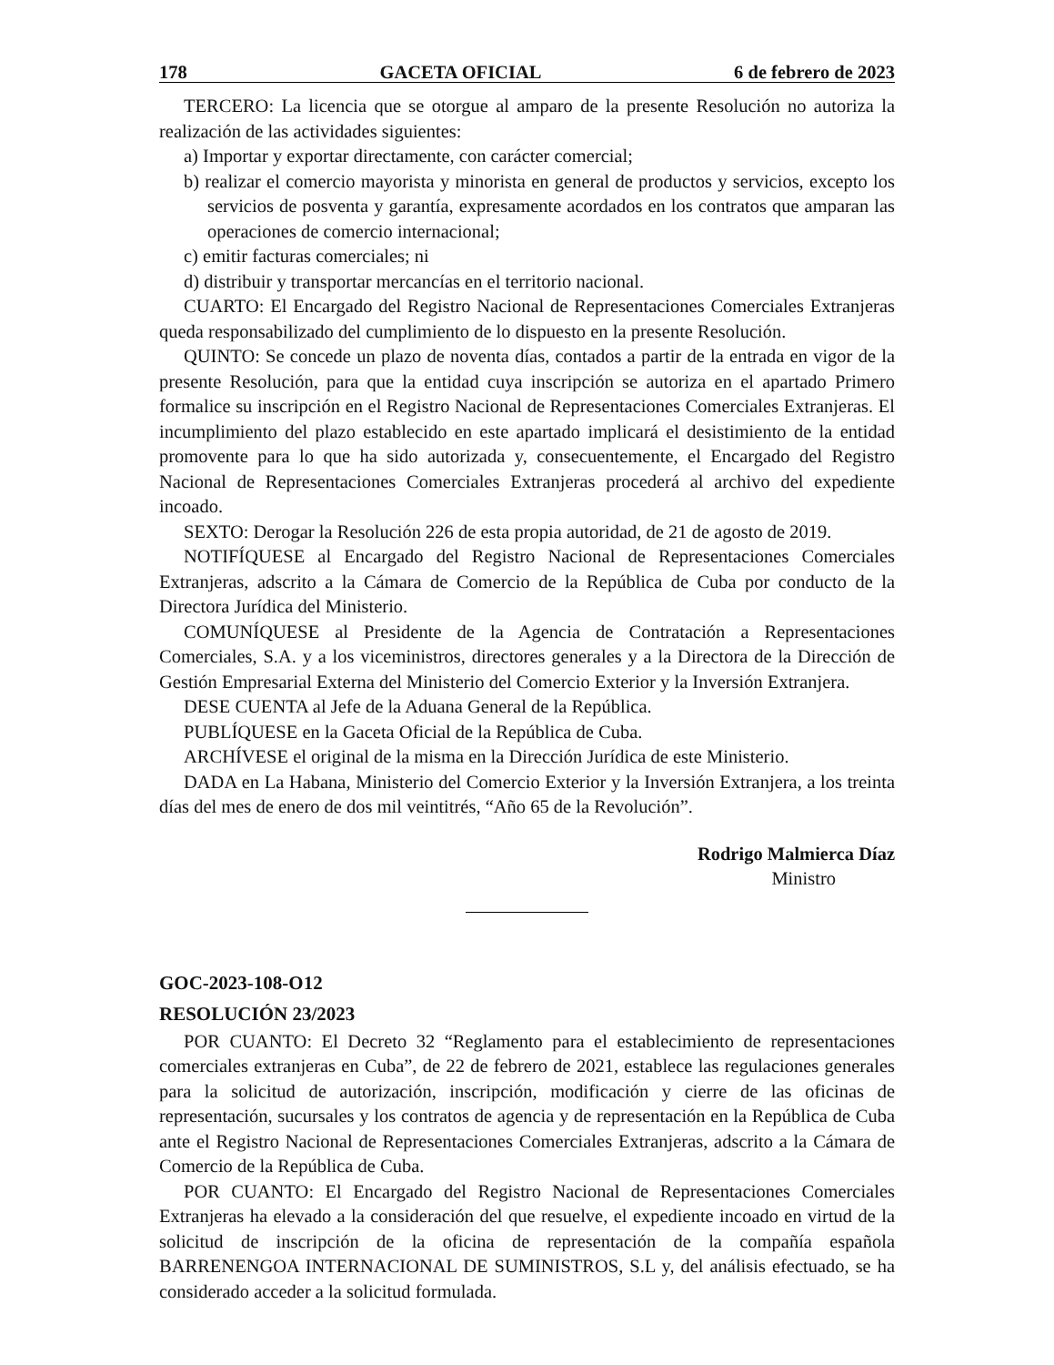178 GACETA OFICIAL 6 de febrero de 2023
TERCERO: La licencia que se otorgue al amparo de la presente Resolución no autoriza la realización de las actividades siguientes:
a) Importar y exportar directamente, con carácter comercial;
b) realizar el comercio mayorista y minorista en general de productos y servicios, excepto los servicios de posventa y garantía, expresamente acordados en los contratos que amparan las operaciones de comercio internacional;
c) emitir facturas comerciales; ni
d) distribuir y transportar mercancías en el territorio nacional.
CUARTO: El Encargado del Registro Nacional de Representaciones Comerciales Extranjeras queda responsabilizado del cumplimiento de lo dispuesto en la presente Resolución.
QUINTO: Se concede un plazo de noventa días, contados a partir de la entrada en vigor de la presente Resolución, para que la entidad cuya inscripción se autoriza en el apartado Primero formalice su inscripción en el Registro Nacional de Representaciones Comerciales Extranjeras. El incumplimiento del plazo establecido en este apartado implicará el desistimiento de la entidad promovente para lo que ha sido autorizada y, consecuentemente, el Encargado del Registro Nacional de Representaciones Comerciales Extranjeras procederá al archivo del expediente incoado.
SEXTO: Derogar la Resolución 226 de esta propia autoridad, de 21 de agosto de 2019.
NOTIFÍQUESE al Encargado del Registro Nacional de Representaciones Comerciales Extranjeras, adscrito a la Cámara de Comercio de la República de Cuba por conducto de la Directora Jurídica del Ministerio.
COMUNÍQUESE al Presidente de la Agencia de Contratación a Representaciones Comerciales, S.A. y a los viceministros, directores generales y a la Directora de la Dirección de Gestión Empresarial Externa del Ministerio del Comercio Exterior y la Inversión Extranjera.
DESE CUENTA al Jefe de la Aduana General de la República.
PUBLÍQUESE en la Gaceta Oficial de la República de Cuba.
ARCHÍVESE el original de la misma en la Dirección Jurídica de este Ministerio.
DADA en La Habana, Ministerio del Comercio Exterior y la Inversión Extranjera, a los treinta días del mes de enero de dos mil veintitrés, “Año 65 de la Revolución”.
Rodrigo Malmierca Díaz
Ministro
GOC-2023-108-O12
RESOLUCIÓN 23/2023
POR CUANTO: El Decreto 32 “Reglamento para el establecimiento de representaciones comerciales extranjeras en Cuba”, de 22 de febrero de 2021, establece las regulaciones generales para la solicitud de autorización, inscripción, modificación y cierre de las oficinas de representación, sucursales y los contratos de agencia y de representación en la República de Cuba ante el Registro Nacional de Representaciones Comerciales Extranjeras, adscrito a la Cámara de Comercio de la República de Cuba.
POR CUANTO: El Encargado del Registro Nacional de Representaciones Comerciales Extranjeras ha elevado a la consideración del que resuelve, el expediente incoado en virtud de la solicitud de inscripción de la oficina de representación de la compañía española BARRENENGOA INTERNACIONAL DE SUMINISTROS, S.L y, del análisis efectuado, se ha considerado acceder a la solicitud formulada.